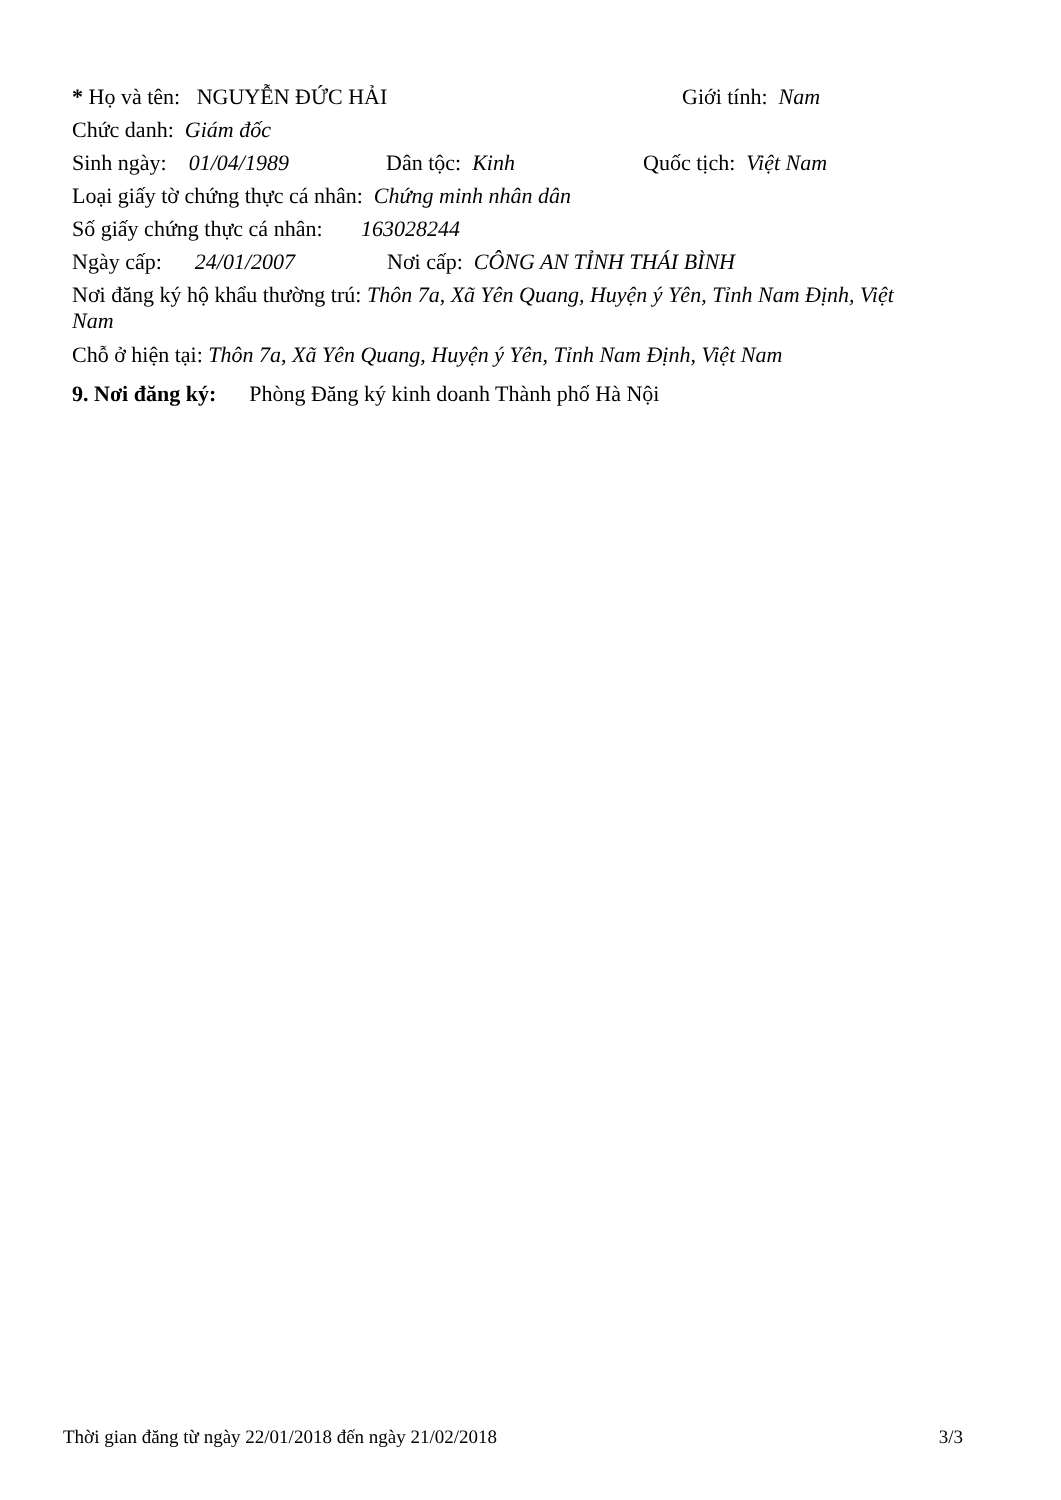* Họ và tên: NGUYỄN ĐỨC HẢI Giới tính: Nam
Chức danh: Giám đốc
Sinh ngày: 01/04/1989 Dân tộc: Kinh Quốc tịch: Việt Nam
Loại giấy tờ chứng thực cá nhân: Chứng minh nhân dân
Số giấy chứng thực cá nhân: 163028244
Ngày cấp: 24/01/2007 Nơi cấp: CÔNG AN TỈNH THÁI BÌNH
Nơi đăng ký hộ khẩu thường trú: Thôn 7a, Xã Yên Quang, Huyện ý Yên, Tỉnh Nam Định, Việt Nam
Chỗ ở hiện tại: Thôn 7a, Xã Yên Quang, Huyện ý Yên, Tỉnh Nam Định, Việt Nam
9. Nơi đăng ký: Phòng Đăng ký kinh doanh Thành phố Hà Nội
Thời gian đăng từ ngày 22/01/2018 đến ngày 21/02/2018 3/3